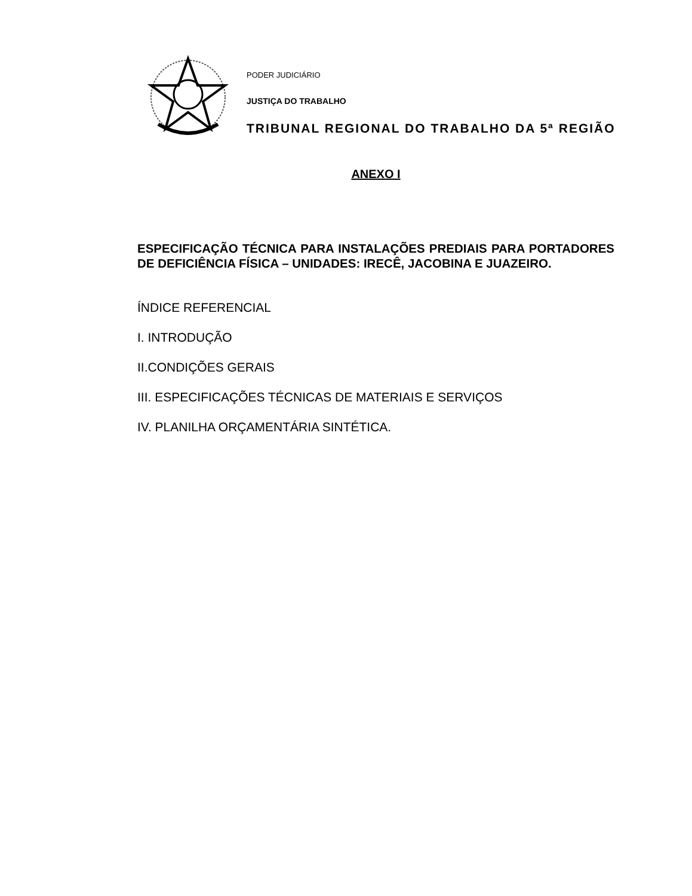PODER JUDICIÁRIO
JUSTIÇA DO TRABALHO
TRIBUNAL REGIONAL DO TRABALHO DA 5ª REGIÃO
ANEXO I
ESPECIFICAÇÃO TÉCNICA PARA INSTALAÇÕES PREDIAIS PARA PORTADORES DE DEFICIÊNCIA FÍSICA – UNIDADES: IRECÊ, JACOBINA E JUAZEIRO.
ÍNDICE REFERENCIAL
I. INTRODUÇÃO
II.CONDIÇÕES GERAIS
III. ESPECIFICAÇÕES TÉCNICAS DE MATERIAIS E SERVIÇOS
IV. PLANILHA ORÇAMENTÁRIA SINTÉTICA.